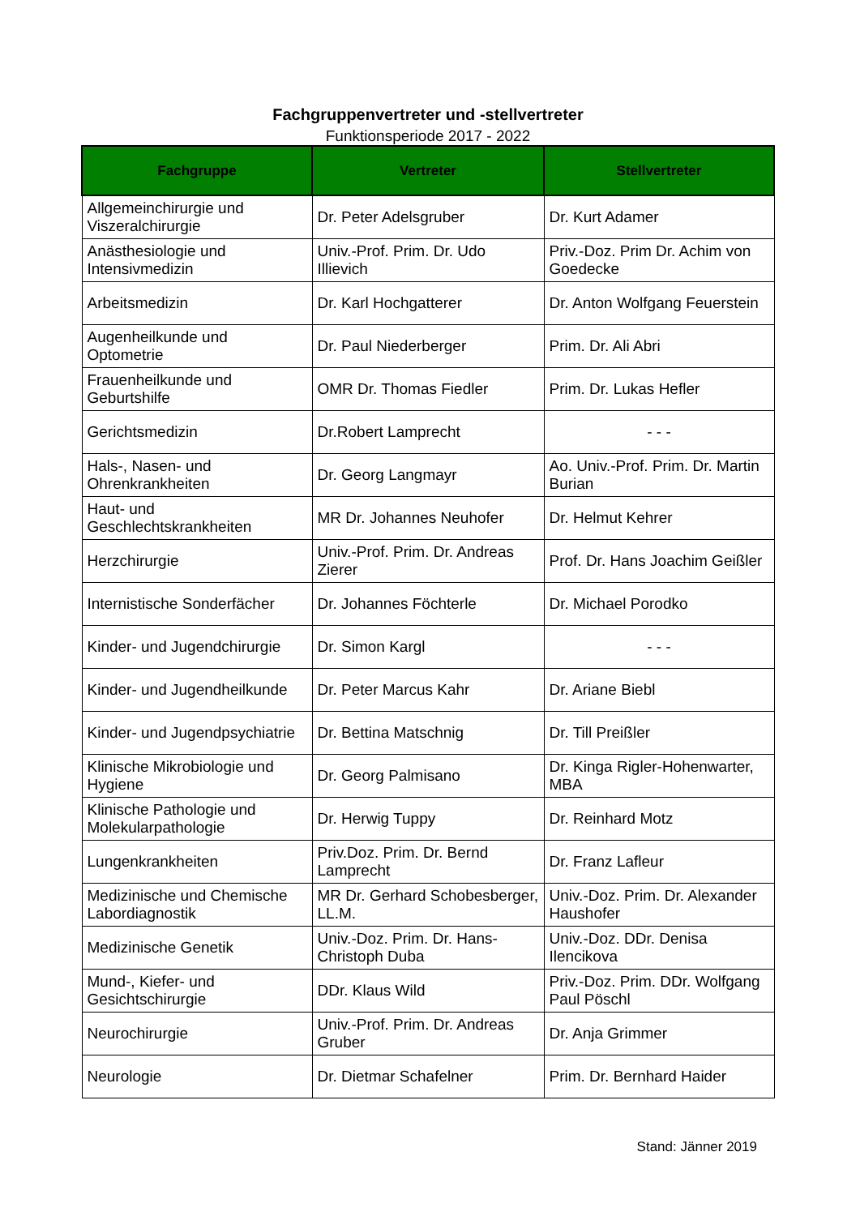Fachgruppenvertreter und -stellvertreter
Funktionsperiode 2017 - 2022
| Fachgruppe | Vertreter | Stellvertreter |
| --- | --- | --- |
| Allgemeinchirurgie und Viszeralchirurgie | Dr. Peter Adelsgruber | Dr. Kurt Adamer |
| Anästhesiologie und Intensivmedizin | Univ.-Prof. Prim. Dr. Udo Illievich | Priv.-Doz. Prim Dr. Achim von Goedecke |
| Arbeitsmedizin | Dr. Karl Hochgatterer | Dr. Anton Wolfgang Feuerstein |
| Augenheilkunde und Optometrie | Dr. Paul Niederberger | Prim. Dr. Ali Abri |
| Frauenheilkunde und Geburtshilfe | OMR Dr. Thomas Fiedler | Prim. Dr. Lukas Hefler |
| Gerichtsmedizin | Dr.Robert Lamprecht | - - - |
| Hals-, Nasen- und Ohrenkrankheiten | Dr. Georg Langmayr | Ao. Univ.-Prof. Prim. Dr. Martin Burian |
| Haut- und Geschlechtskrankheiten | MR Dr. Johannes Neuhofer | Dr. Helmut Kehrer |
| Herzchirurgie | Univ.-Prof. Prim. Dr. Andreas Zierer | Prof. Dr. Hans Joachim Geißler |
| Internistische Sonderfächer | Dr. Johannes Föchterle | Dr. Michael Porodko |
| Kinder- und Jugendchirurgie | Dr. Simon Kargl | - - - |
| Kinder- und Jugendheilkunde | Dr. Peter Marcus Kahr | Dr. Ariane Biebl |
| Kinder- und Jugendpsychiatrie | Dr. Bettina Matschnig | Dr. Till Preißler |
| Klinische Mikrobiologie und Hygiene | Dr. Georg Palmisano | Dr. Kinga Rigler-Hohenwarter, MBA |
| Klinische Pathologie und Molekularpathologie | Dr. Herwig Tuppy | Dr. Reinhard Motz |
| Lungenkrankheiten | Priv.Doz. Prim. Dr. Bernd Lamprecht | Dr. Franz Lafleur |
| Medizinische und Chemische Labordiagnostik | MR Dr. Gerhard Schobesberger, LL.M. | Univ.-Doz. Prim. Dr. Alexander Haushofer |
| Medizinische Genetik | Univ.-Doz. Prim. Dr. Hans-Christoph Duba | Univ.-Doz. DDr. Denisa Ilencikova |
| Mund-, Kiefer- und Gesichtschirurgie | DDr. Klaus Wild | Priv.-Doz. Prim. DDr. Wolfgang Paul Pöschl |
| Neurochirurgie | Univ.-Prof. Prim. Dr. Andreas Gruber | Dr. Anja Grimmer |
| Neurologie | Dr. Dietmar Schafelner | Prim. Dr. Bernhard Haider |
Stand: Jänner 2019